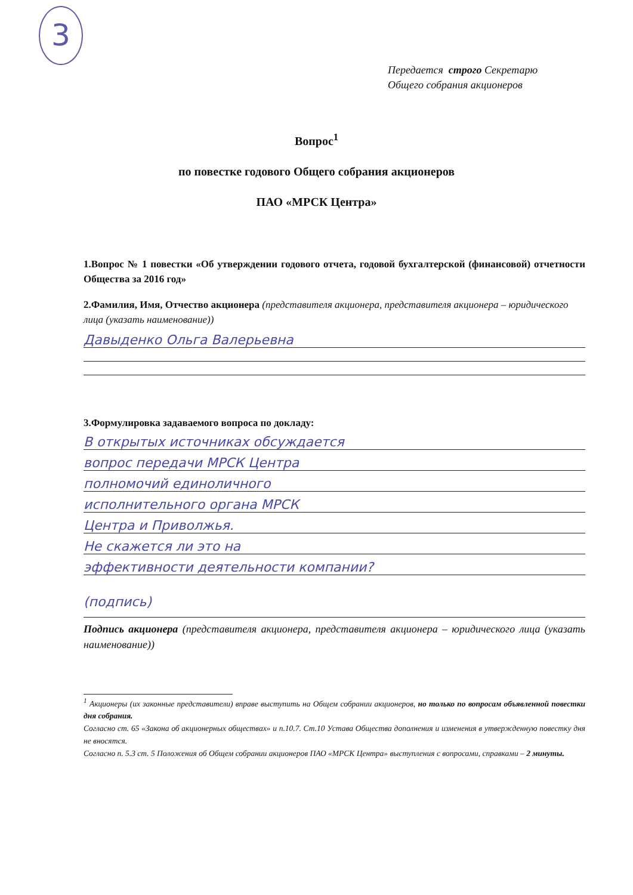3
Передается строго Секретарю
Общего собрания акционеров
Вопрос<sup>1</sup>
по повестке годового Общего собрания акционеров
ПАО «МРСК Центра»
1.Вопрос № 1 повестки «Об утверждении годового отчета, годовой бухгалтерской (финансовой) отчетности Общества за 2016 год»
2.Фамилия, Имя, Отчество акционера (представителя акционера, представителя акционера – юридического лица (указать наименование))
Давыденко Ольга Валерьевна
3.Формулировка задаваемого вопроса по докладу:
В открытых источниках обсуждается
вопрос передачи МРСК Центра
полномочий единоличного
исполнительного органа МРСК
Центра и Приволжья.
Не скажется ли это на
эффективности деятельности компании?
(подпись)
Подпись акционера (представителя акционера, представителя акционера – юридического лица (указать наименование))
<sup>1</sup> Акционеры (их законные представители) вправе выступить на Общем собрании акционеров, но только по вопросам объявленной повестки дня собрания.
Согласно ст. 65 «Закона об акционерных обществах» и п.10.7. Ст.10 Устава Общества дополнения и изменения в утвержденную повестку дня не вносятся.
Согласно п. 5.3 ст. 5 Положения об Общем собрании акционеров ПАО «МРСК Центра» выступления с вопросами, справками – 2 минуты.